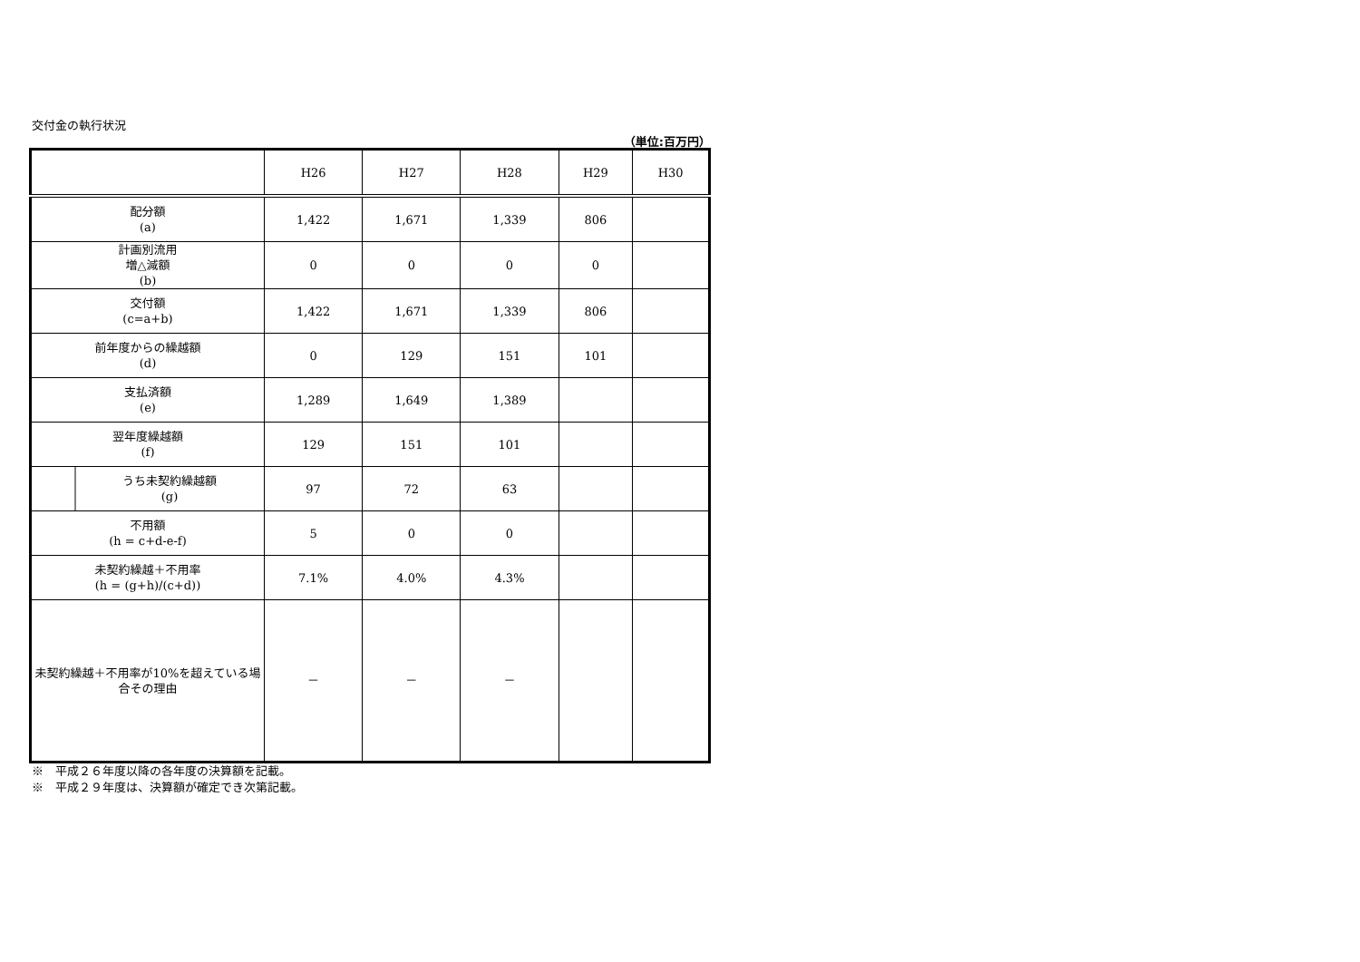交付金の執行状況
（単位:百万円）
| | H26 | H27 | H28 | H29 | H30 |
| 配分額 (a) | 1,422 | 1,671 | 1,339 | 806 | |
| 計画別流用 増△減額 (b) | 0 | 0 | 0 | 0 | |
| 交付額 (c=a+b) | 1,422 | 1,671 | 1,339 | 806 | |
| 前年度からの繰越額 (d) | 0 | 129 | 151 | 101 | |
| 支払済額 (e) | 1,289 | 1,649 | 1,389 | | |
| 翌年度繰越額 (f) | 129 | 151 | 101 | | |
| うち未契約繰越額 (g) | 97 | 72 | 63 | | |
| 不用額 (h = c+d-e-f) | 5 | 0 | 0 | | |
| 未契約繰越＋不用率 (h = (g+h)/(c+d)) | 7.1% | 4.0% | 4.3% | | |
| 未契約繰越＋不用率が10%を超えている場合その理由 | － | － | － | | |
※　平成２６年度以降の各年度の決算額を記載。
※　平成２９年度は、決算額が確定でき次第記載。